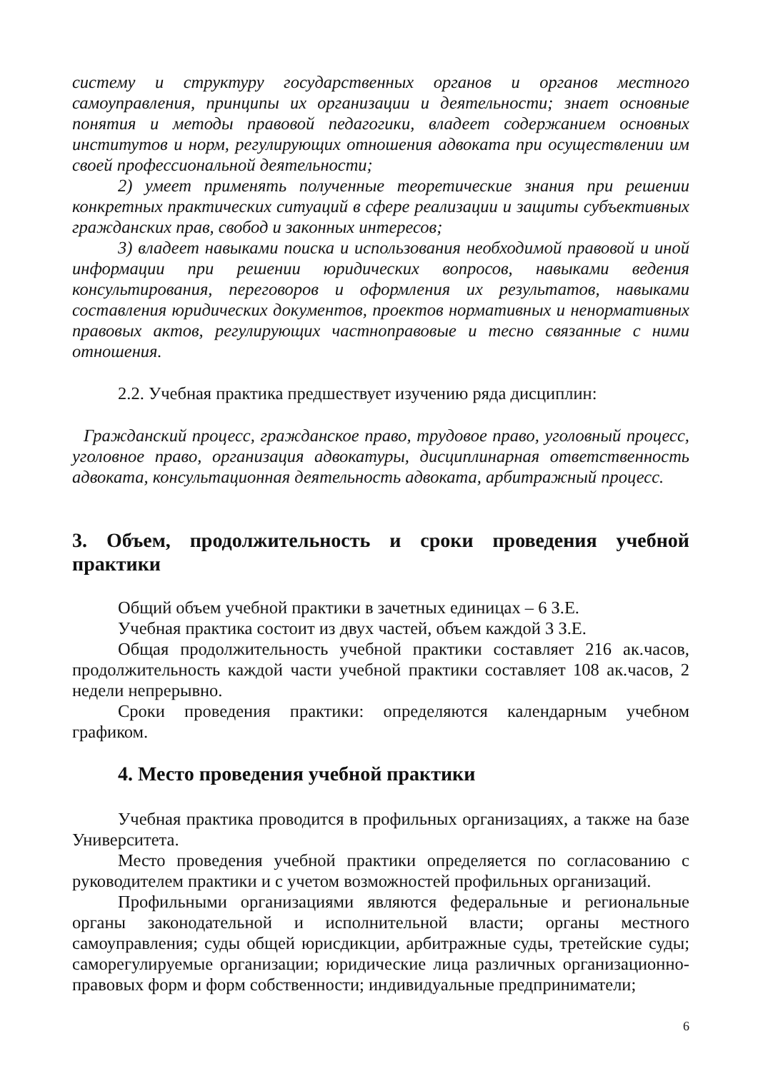систему и структуру государственных органов и органов местного самоуправления, принципы их организации и деятельности; знает основные понятия и методы правовой педагогики, владеет содержанием основных институтов и норм, регулирующих отношения адвоката при осуществлении им своей профессиональной деятельности;
2) умеет применять полученные теоретические знания при решении конкретных практических ситуаций в сфере реализации и защиты субъективных гражданских прав, свобод и законных интересов;
3) владеет навыками поиска и использования необходимой правовой и иной информации при решении юридических вопросов, навыками ведения консультирования, переговоров и оформления их результатов, навыками составления юридических документов, проектов нормативных и ненормативных правовых актов, регулирующих частноправовые и тесно связанные с ними отношения.
2.2. Учебная практика предшествует изучению ряда дисциплин:
Гражданский процесс, гражданское право, трудовое право, уголовный процесс, уголовное право, организация адвокатуры, дисциплинарная ответственность адвоката, консультационная деятельность адвоката, арбитражный процесс.
3. Объем, продолжительность и сроки проведения учебной практики
Общий объем учебной практики в зачетных единицах – 6 З.Е.
Учебная практика состоит из двух частей, объем каждой 3 З.Е.
Общая продолжительность учебной практики составляет 216 ак.часов, продолжительность каждой части учебной практики составляет 108 ак.часов, 2 недели непрерывно.
Сроки проведения практики: определяются календарным учебном графиком.
4. Место проведения учебной практики
Учебная практика проводится в профильных организациях, а также на базе Университета.
Место проведения учебной практики определяется по согласованию с руководителем практики и с учетом возможностей профильных организаций.
Профильными организациями являются федеральные и региональные органы законодательной и исполнительной власти; органы местного самоуправления; суды общей юрисдикции, арбитражные суды, третейские суды; саморегулируемые организации; юридические лица различных организационно-правовых форм и форм собственности; индивидуальные предприниматели;
6